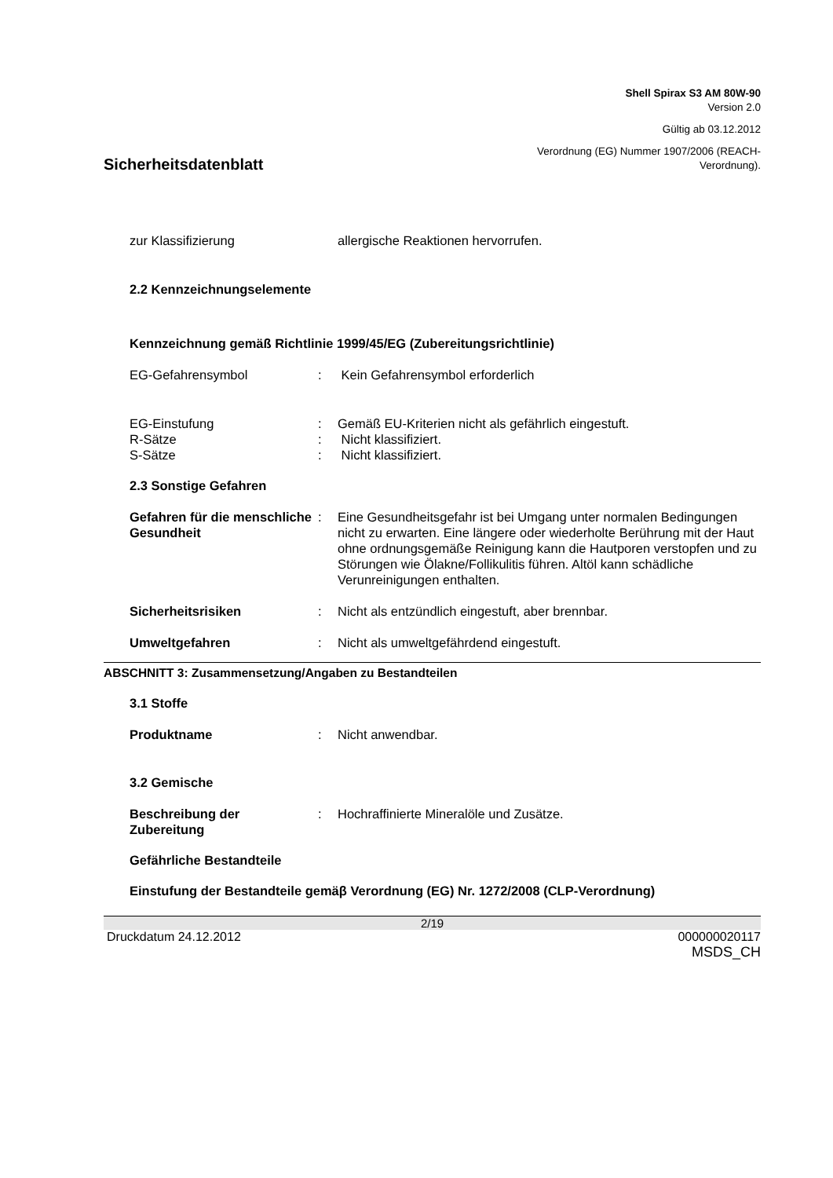Shell Spirax S3 AM 80W-90
Version 2.0
Gültig ab 03.12.2012
Verordnung (EG) Nummer 1907/2006 (REACH-
Verordnung).
Sicherheitsdatenblatt
zur Klassifizierung allergische Reaktionen hervorrufen.
2.2 Kennzeichnungselemente
Kennzeichnung gemäß Richtlinie 1999/45/EG (Zubereitungsrichtlinie)
EG-Gefahrensymbol : Kein Gefahrensymbol erforderlich
EG-Einstufung : Gemäß EU-Kriterien nicht als gefährlich eingestuft.
R-Sätze : Nicht klassifiziert.
S-Sätze : Nicht klassifiziert.
2.3 Sonstige Gefahren
Gefahren für die menschliche Gesundheit
: Eine Gesundheitsgefahr ist bei Umgang unter normalen Bedingungen nicht zu erwarten. Eine längere oder wiederholte Berührung mit der Haut ohne ordnungsgemäße Reinigung kann die Hautporen verstopfen und zu Störungen wie Ölakne/Follikulitis führen. Altöl kann schädliche Verunreinigungen enthalten.
Sicherheitsrisiken : Nicht als entzündlich eingestuft, aber brennbar.
Umweltgefahren : Nicht als umweltgefährdend eingestuft.
ABSCHNITT 3: Zusammensetzung/Angaben zu Bestandteilen
3.1 Stoffe
Produktname : Nicht anwendbar.
3.2 Gemische
Beschreibung der Zubereitung
: Hochraffinierte Mineralöle und Zusätze.
Gefährliche Bestandteile
Einstufung der Bestandteile gemäβ Verordnung (EG) Nr. 1272/2008 (CLP-Verordnung)
2/19
Druckdatum 24.12.2012 000000020117
MSDS_CH